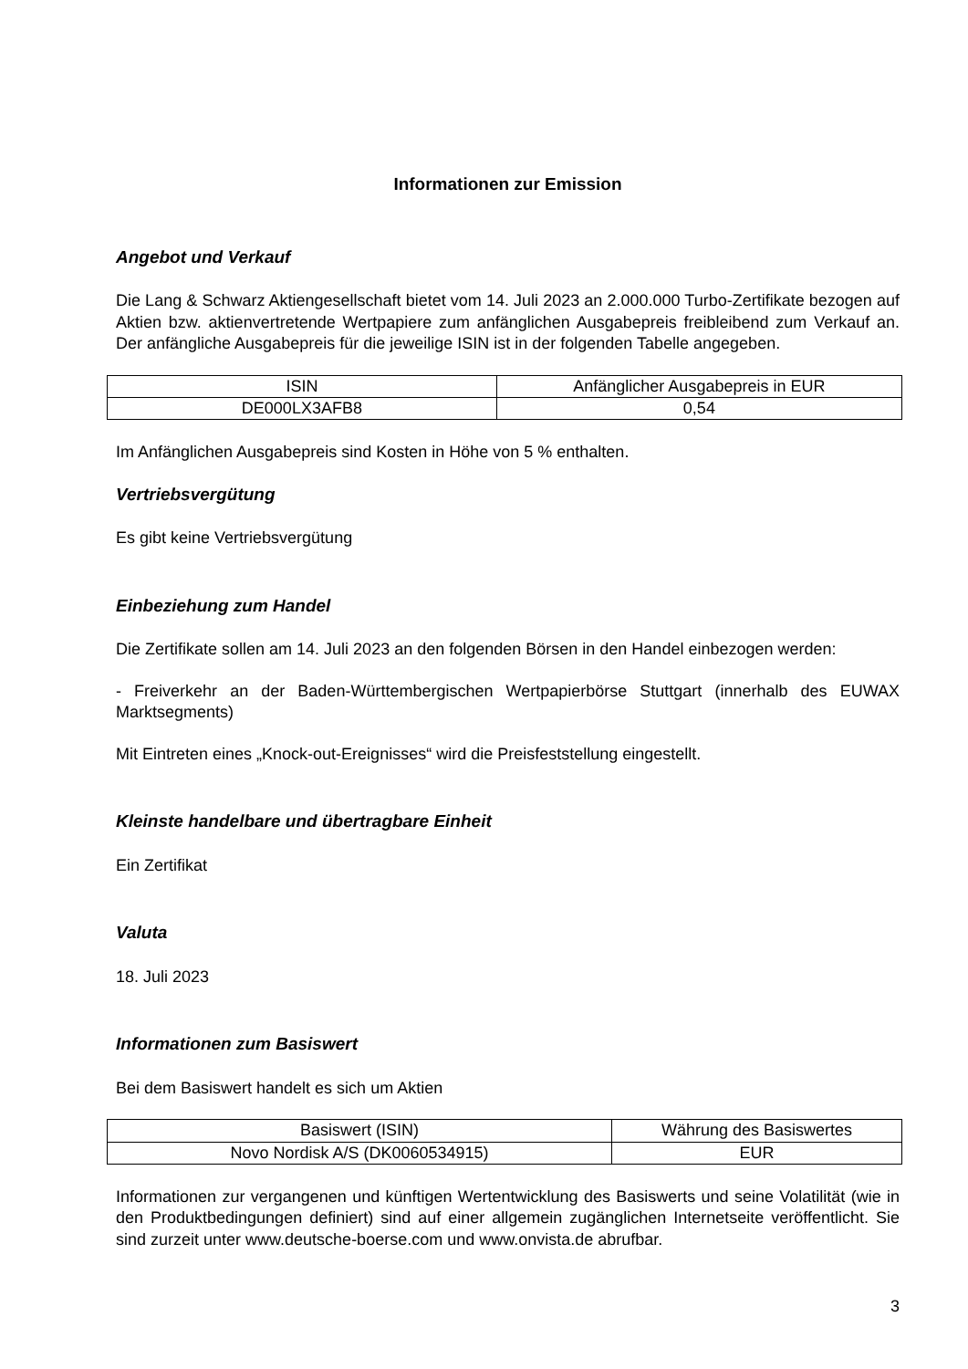Informationen zur Emission
Angebot und Verkauf
Die Lang & Schwarz Aktiengesellschaft bietet vom 14. Juli 2023 an 2.000.000 Turbo-Zertifikate bezogen auf Aktien bzw. aktienvertretende Wertpapiere zum anfänglichen Ausgabepreis freibleibend zum Verkauf an. Der anfängliche Ausgabepreis für die jeweilige ISIN ist in der folgenden Tabelle angegeben.
| ISIN | Anfänglicher Ausgabepreis in EUR |
| DE000LX3AFB8 | 0,54 |
Im Anfänglichen Ausgabepreis sind Kosten in Höhe von 5 % enthalten.
Vertriebsvergütung
Es gibt keine Vertriebsvergütung
Einbeziehung zum Handel
Die Zertifikate sollen am 14. Juli 2023 an den folgenden Börsen in den Handel einbezogen werden:
- Freiverkehr an der Baden-Württembergischen Wertpapierbörse Stuttgart (innerhalb des EUWAX Marktsegments)
Mit Eintreten eines „Knock-out-Ereignisses“ wird die Preisfeststellung eingestellt.
Kleinste handelbare und übertragbare Einheit
Ein Zertifikat
Valuta
18. Juli 2023
Informationen zum Basiswert
Bei dem Basiswert handelt es sich um Aktien
| Basiswert (ISIN) | Währung des Basiswertes |
| Novo Nordisk A/S (DK0060534915) | EUR |
Informationen zur vergangenen und künftigen Wertentwicklung des Basiswerts und seine Volatilität (wie in den Produktbedingungen definiert) sind auf einer allgemein zugänglichen Internetseite veröffentlicht. Sie sind zurzeit unter www.deutsche-boerse.com und www.onvista.de abrufbar.
3